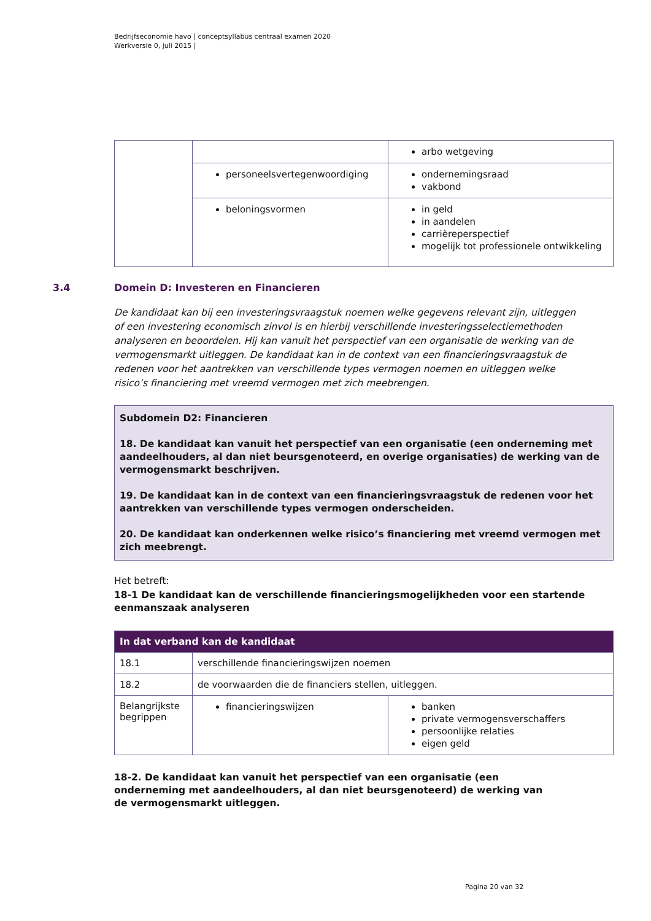Bedrijfseconomie havo | conceptsyllabus centraal examen 2020
Werkversie 0, juli 2015 |
| | | arbo wetgeving |
| | personeelsvertegenwoordiging | ondernemingsraad vakbond |
| | beloningsvormen | in geld in aandelen carrièreperspectief mogelijk tot professionele ontwikkeling |
3.4 Domein D: Investeren en Financieren
De kandidaat kan bij een investeringsvraagstuk noemen welke gegevens relevant zijn, uitleggen of een investering economisch zinvol is en hierbij verschillende investeringsselectiemethoden analyseren en beoordelen. Hij kan vanuit het perspectief van een organisatie de werking van de vermogensmarkt uitleggen. De kandidaat kan in de context van een financieringsvraagstuk de redenen voor het aantrekken van verschillende types vermogen noemen en uitleggen welke risico’s financiering met vreemd vermogen met zich meebrengen.
Subdomein D2: Financieren
18. De kandidaat kan vanuit het perspectief van een organisatie (een onderneming met aandeelhouders, al dan niet beursgenoteerd, en overige organisaties) de werking van de vermogensmarkt beschrijven.
19. De kandidaat kan in de context van een financieringsvraagstuk de redenen voor het aantrekken van verschillende types vermogen onderscheiden.
20. De kandidaat kan onderkennen welke risico’s financiering met vreemd vermogen met zich meebrengt.
Het betreft:
18-1 De kandidaat kan de verschillende financieringsmogelijkheden voor een startende eenmanszaak analyseren
| In dat verband kan de kandidaat | | |
| 18.1 | verschillende financieringswijzen noemen | |
| 18.2 | de voorwaarden die de financiers stellen, uitleggen. | |
| Belangrijkste begrippen | financieringswijzen | banken private vermogensverschaffers persoonlijke relaties eigen geld |
18-2. De kandidaat kan vanuit het perspectief van een organisatie (een onderneming met aandeelhouders, al dan niet beursgenoteerd) de werking van de vermogensmarkt uitleggen.
Pagina 20 van 32